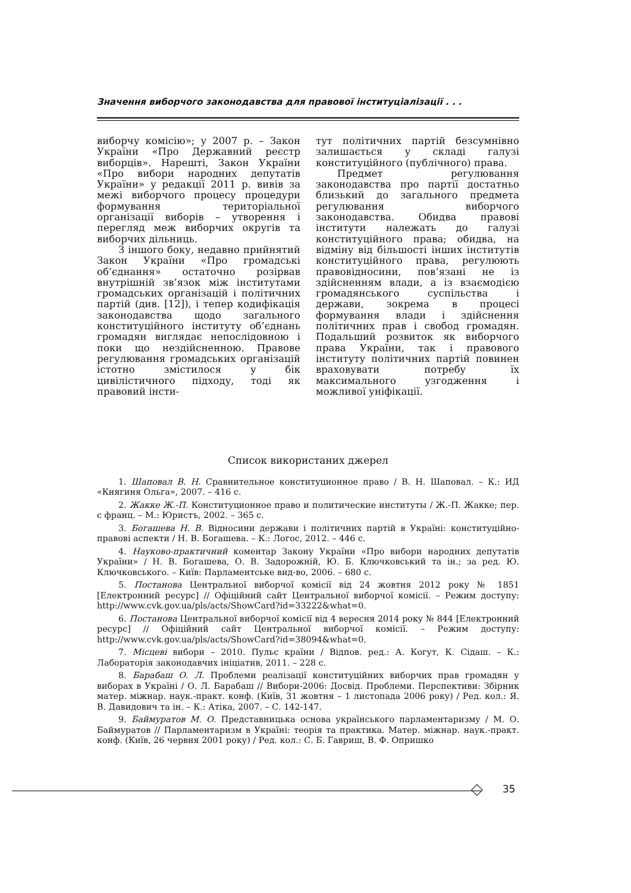Значення виборчого законодавства для правової інституціалізації . . .
виборчу комісію»; у 2007 р. – Закон України «Про Державний реєстр виборців». Нарешті, Закон України «Про вибори народних депутатів України» у редакції 2011 р. вивів за межі виборчого процесу процедури формування територіальної організації виборів – утворення і перегляд меж виборчих округів та виборчих дільниць.
З іншого боку, недавно прийнятий Закон України «Про громадські об’єднання» остаточно розірвав внутрішній зв’язок між інститутами громадських організацій і політичних партій (див. [12]), і тепер кодифікація законодавства щодо загального конституційного інституту об’єднань громадян виглядає непослідовною і поки що нездійсненною. Правове регулювання громадських організацій істотно змістилося у бік цивілістичного підходу, тоді як правовий інсти-
тут політичних партій безсумнівно залишається у складі галузі конституційного (публічного) права.
Предмет регулювання законодавства про партії достатньо близький до загального предмета регулювання виборчого законодавства. Обидва правові інститути належать до галузі конституційного права; обидва, на відміну від більшості інших інститутів конституційного права, регулюють правовідносини, пов’язані не із здійсненням влади, а із взаємодією громадянського суспільства і держави, зокрема в процесі формування влади і здійснення політичних прав і свобод громадян. Подальший розвиток як виборчого права України, так і правового інституту політичних партій повинен враховувати потребу їх максимального узгодження і можливої уніфікації.
Список використаних джерел
1. Шаповал В. Н. Сравнительное конституционное право / В. Н. Шаповал. – К.: ИД «Княгиня Ольга», 2007. – 416 с.
2. Жакке Ж.-П. Конституционное право и политические институты / Ж.-П. Жакке; пер. с франц. – М.: Юристъ, 2002. – 365 с.
3. Богашева Н. В. Відносини держави і політичних партій в Україні: конституційно-правові аспекти / Н. В. Богашева. – К.: Логос, 2012. – 446 с.
4. Науково-практичний коментар Закону України «Про вибори народних депутатів України» / Н. В. Богашева, О. В. Задорожній, Ю. Б. Ключковський та ін.; за ред. Ю. Ключковського. – Київ: Парламентське вид-во, 2006. – 680 с.
5. Постанова Центральної виборчої комісії від 24 жовтня 2012 року № 1851 [Електронний ресурс] // Офіційний сайт Центральної виборчої комісії. – Режим доступу: http://www.cvk.gov.ua/pls/acts/ShowCard?id=33222&what=0.
6. Постанова Центральної виборчої комісії від 4 вересня 2014 року № 844 [Електронний ресурс] // Офіційний сайт Центральної виборчої комісії. – Режим доступу: http://www.cvk.gov.ua/pls/acts/ShowCard?id=38094&what=0.
7. Місцеві вибори – 2010. Пульс країни / Відпов. ред.: А. Когут, К. Сідаш. – К.: Лабораторія законодавчих ініціатив, 2011. – 228 с.
8. Барабаш О. Л. Проблеми реалізації конституційних виборчих прав громадян у виборах в Україні / О. Л. Барабаш // Вибори-2006: Досвід. Проблеми. Перспективи: Збірник матер. міжнар. наук.-практ. конф. (Київ, 31 жовтня – 1 листопада 2006 року) / Ред. кол.: Я. В. Давидович та ін. – К.: Атіка, 2007. – С. 142-147.
9. Баймуратов М. О. Представницька основа українського парламентаризму / М. О. Баймуратов // Парламентаризм в Україні: теорія та практика. Матер. міжнар. наук.-практ. конф. (Київ, 26 червня 2001 року) / Ред. кол.: С. Б. Гавриш, В. Ф. Опришко
35